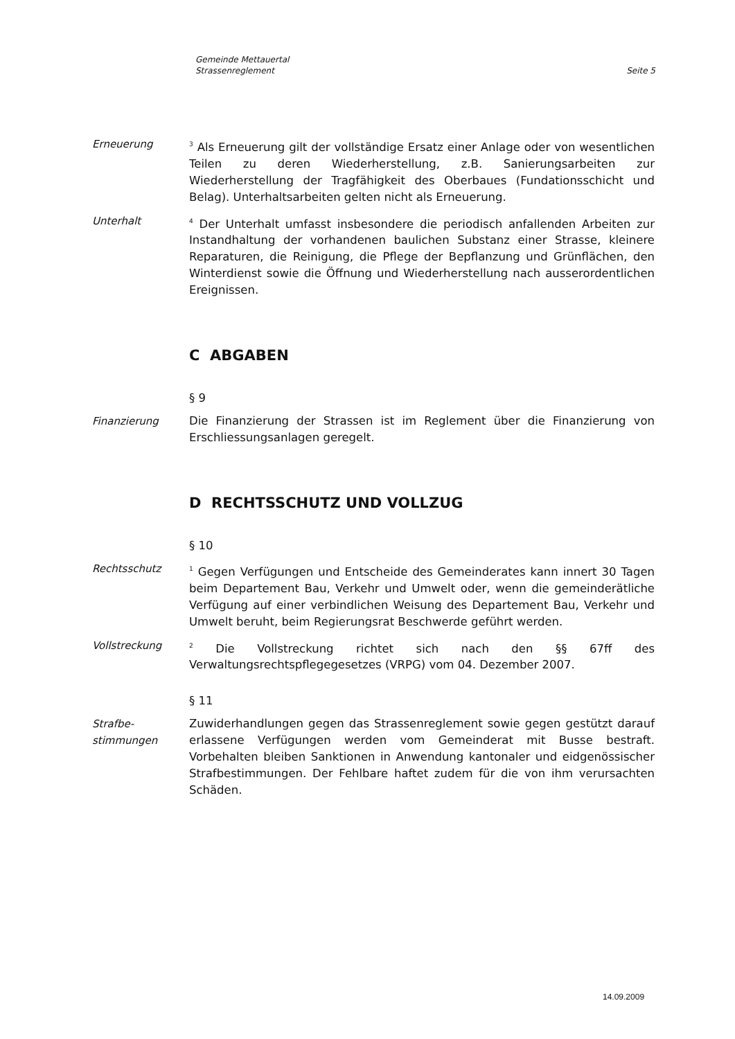Gemeinde Mettauertal
Strassenreglement
Seite 5
Erneuerung
<sup>3</sup> Als Erneuerung gilt der vollständige Ersatz einer Anlage oder von wesentlichen Teilen zu deren Wiederherstellung, z.B. Sanierungsarbeiten zur Wiederherstellung der Tragfähigkeit des Oberbaues (Fundationsschicht und Belag). Unterhaltsarbeiten gelten nicht als Erneuerung.
Unterhalt
<sup>4</sup> Der Unterhalt umfasst insbesondere die periodisch anfallenden Arbeiten zur Instandhaltung der vorhandenen baulichen Substanz einer Strasse, kleinere Reparaturen, die Reinigung, die Pflege der Bepflanzung und Grünflächen, den Winterdienst sowie die Öffnung und Wiederherstellung nach ausserordentlichen Ereignissen.
C ABGABEN
§ 9
Finanzierung Die Finanzierung der Strassen ist im Reglement über die Finanzierung von Erschliessungsanlagen geregelt.
D RECHTSSCHUTZ UND VOLLZUG
§ 10
Rechtsschutz
<sup>1</sup> Gegen Verfügungen und Entscheide des Gemeinderates kann innert 30 Tagen beim Departement Bau, Verkehr und Umwelt oder, wenn die gemeinderätliche Verfügung auf einer verbindlichen Weisung des Departement Bau, Verkehr und Umwelt beruht, beim Regierungsrat Beschwerde geführt werden.
Vollstreckung
<sup>2</sup> Die Vollstreckung richtet sich nach den §§ 67ff des Verwaltungsrechtspflegegesetzes (VRPG) vom 04. Dezember 2007.
§ 11
Strafbe-
stimmungen
Zuwiderhandlungen gegen das Strassenreglement sowie gegen gestützt darauf erlassene Verfügungen werden vom Gemeinderat mit Busse bestraft. Vorbehalten bleiben Sanktionen in Anwendung kantonaler und eidgenössischer Strafbestimmungen. Der Fehlbare haftet zudem für die von ihm verursachten Schäden.
14.09.2009